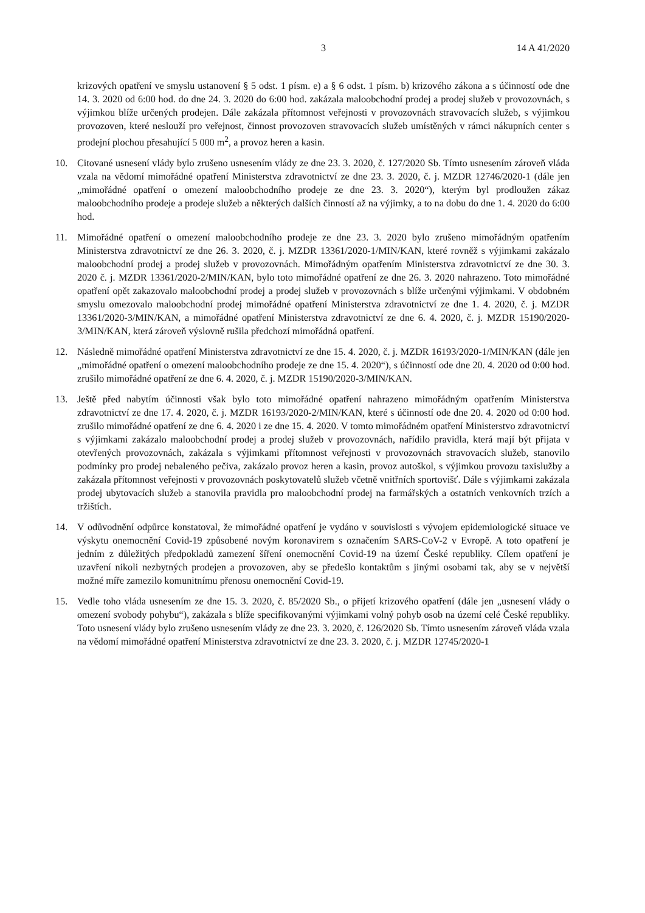3 14 A 41/2020
krizových opatření ve smyslu ustanovení § 5 odst. 1 písm. e) a § 6 odst. 1 písm. b) krizového zákona a s účinností ode dne 14. 3. 2020 od 6:00 hod. do dne 24. 3. 2020 do 6:00 hod. zakázala maloobchodní prodej a prodej služeb v provozovnách, s výjimkou blíže určených prodejen. Dále zakázala přítomnost veřejnosti v provozovnách stravovacích služeb, s výjimkou provozoven, které neslouží pro veřejnost, činnost provozoven stravovacích služeb umístěných v rámci nákupních center s prodejní plochou přesahující 5 000 m<sup>2</sup>, a provoz heren a kasin.
10. Citované usnesení vlády bylo zrušeno usnesením vlády ze dne 23. 3. 2020, č. 127/2020 Sb. Tímto usnesením zároveň vláda vzala na vědomí mimořádné opatření Ministerstva zdravotnictví ze dne 23. 3. 2020, č. j. MZDR 12746/2020-1 (dále jen „mimořádné opatření o omezení maloobchodního prodeje ze dne 23. 3. 2020“), kterým byl prodloužen zákaz maloobchodního prodeje a prodeje služeb a některých dalších činností až na výjimky, a to na dobu do dne 1. 4. 2020 do 6:00 hod.
11. Mimořádné opatření o omezení maloobchodního prodeje ze dne 23. 3. 2020 bylo zrušeno mimořádným opatřením Ministerstva zdravotnictví ze dne 26. 3. 2020, č. j. MZDR 13361/2020-1/MIN/KAN, které rovněž s výjimkami zakázalo maloobchodní prodej a prodej služeb v provozovnách. Mimořádným opatřením Ministerstva zdravotnictví ze dne 30. 3. 2020 č. j. MZDR 13361/2020-2/MIN/KAN, bylo toto mimořádné opatření ze dne 26. 3. 2020 nahrazeno. Toto mimořádné opatření opět zakazovalo maloobchodní prodej a prodej služeb v provozovnách s blíže určenými výjimkami. V obdobném smyslu omezovalo maloobchodní prodej mimořádné opatření Ministerstva zdravotnictví ze dne 1. 4. 2020, č. j. MZDR 13361/2020-3/MIN/KAN, a mimořádné opatření Ministerstva zdravotnictví ze dne 6. 4. 2020, č. j. MZDR 15190/2020-3/MIN/KAN, která zároveň výslovně rušila předchozí mimořádná opatření.
12. Následně mimořádné opatření Ministerstva zdravotnictví ze dne 15. 4. 2020, č. j. MZDR 16193/2020-1/MIN/KAN (dále jen „mimořádné opatření o omezení maloobchodního prodeje ze dne 15. 4. 2020“), s účinností ode dne 20. 4. 2020 od 0:00 hod. zrušilo mimořádné opatření ze dne 6. 4. 2020, č. j. MZDR 15190/2020-3/MIN/KAN.
13. Ještě před nabytím účinnosti však bylo toto mimořádné opatření nahrazeno mimořádným opatřením Ministerstva zdravotnictví ze dne 17. 4. 2020, č. j. MZDR 16193/2020-2/MIN/KAN, které s účinností ode dne 20. 4. 2020 od 0:00 hod. zrušilo mimořádné opatření ze dne 6. 4. 2020 i ze dne 15. 4. 2020. V tomto mimořádném opatření Ministerstvo zdravotnictví s výjimkami zakázalo maloobchodní prodej a prodej služeb v provozovnách, nařídilo pravidla, která mají být přijata v otevřených provozovnách, zakázala s výjimkami přítomnost veřejnosti v provozovnách stravovacích služeb, stanovilo podmínky pro prodej nebaleného pečiva, zakázalo provoz heren a kasin, provoz autoškol, s výjimkou provozu taxislužby a zakázala přítomnost veřejnosti v provozovnách poskytovatelů služeb včetně vnitřních sportovišť. Dále s výjimkami zakázala prodej ubytovacích služeb a stanovila pravidla pro maloobchodní prodej na farmářských a ostatních venkovních trzích a tržištích.
14. V odůvodnění odpůrce konstatoval, že mimořádné opatření je vydáno v souvislosti s vývojem epidemiologické situace ve výskytu onemocnění Covid-19 způsobené novým koronavirem s označením SARS-CoV-2 v Evropě. A toto opatření je jedním z důležitých předpokladů zamezení šíření onemocnění Covid-19 na území České republiky. Cílem opatření je uzavření nikoli nezbytných prodejen a provozoven, aby se předešlo kontaktům s jinými osobami tak, aby se v největší možné míře zamezilo komunitnímu přenosu onemocnění Covid-19.
15. Vedle toho vláda usnesením ze dne 15. 3. 2020, č. 85/2020 Sb., o přijetí krizového opatření (dále jen „usnesení vlády o omezení svobody pohybu“), zakázala s blíže specifikovanými výjimkami volný pohyb osob na území celé České republiky. Toto usnesení vlády bylo zrušeno usnesením vlády ze dne 23. 3. 2020, č. 126/2020 Sb. Tímto usnesením zároveň vláda vzala na vědomí mimořádné opatření Ministerstva zdravotnictví ze dne 23. 3. 2020, č. j. MZDR 12745/2020-1